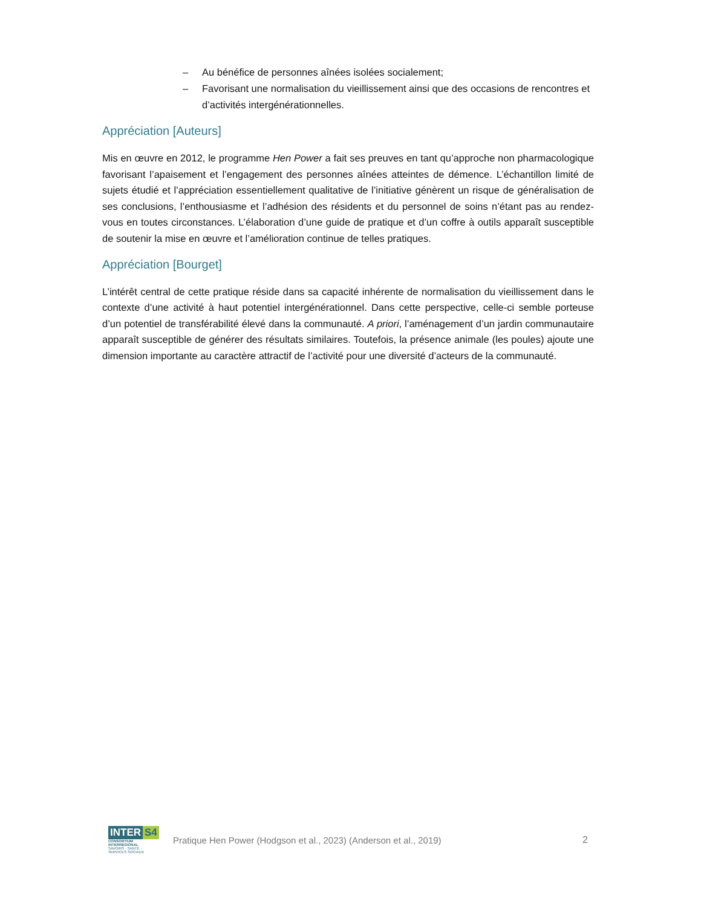– Au bénéfice de personnes aînées isolées socialement;
– Favorisant une normalisation du vieillissement ainsi que des occasions de rencontres et d’activités intergénérationnelles.
Appréciation [Auteurs]
Mis en œuvre en 2012, le programme Hen Power a fait ses preuves en tant qu’approche non pharmacologique favorisant l’apaisement et l’engagement des personnes aînées atteintes de démence. L’échantillon limité de sujets étudié et l’appréciation essentiellement qualitative de l’initiative génèrent un risque de généralisation de ses conclusions, l’enthousiasme et l’adhésion des résidents et du personnel de soins n’étant pas au rendez-vous en toutes circonstances. L’élaboration d’une guide de pratique et d’un coffre à outils apparaît susceptible de soutenir la mise en œuvre et l’amélioration continue de telles pratiques.
Appréciation [Bourget]
L’intérêt central de cette pratique réside dans sa capacité inhérente de normalisation du vieillissement dans le contexte d’une activité à haut potentiel intergénérationnel. Dans cette perspective, celle-ci semble porteuse d’un potentiel de transférabilité élevé dans la communauté. A priori, l’aménagement d’un jardin communautaire apparaît susceptible de générer des résultats similaires. Toutefois, la présence animale (les poules) ajoute une dimension importante au caractère attractif de l’activité pour une diversité d’acteurs de la communauté.
INTER S4
CONSORTIUM INTERRÉGIONAL
SAVOIRS · SANTÉ · SERVICES SOCIAUX
Pratique Hen Power (Hodgson et al., 2023) (Anderson et al., 2019)
2